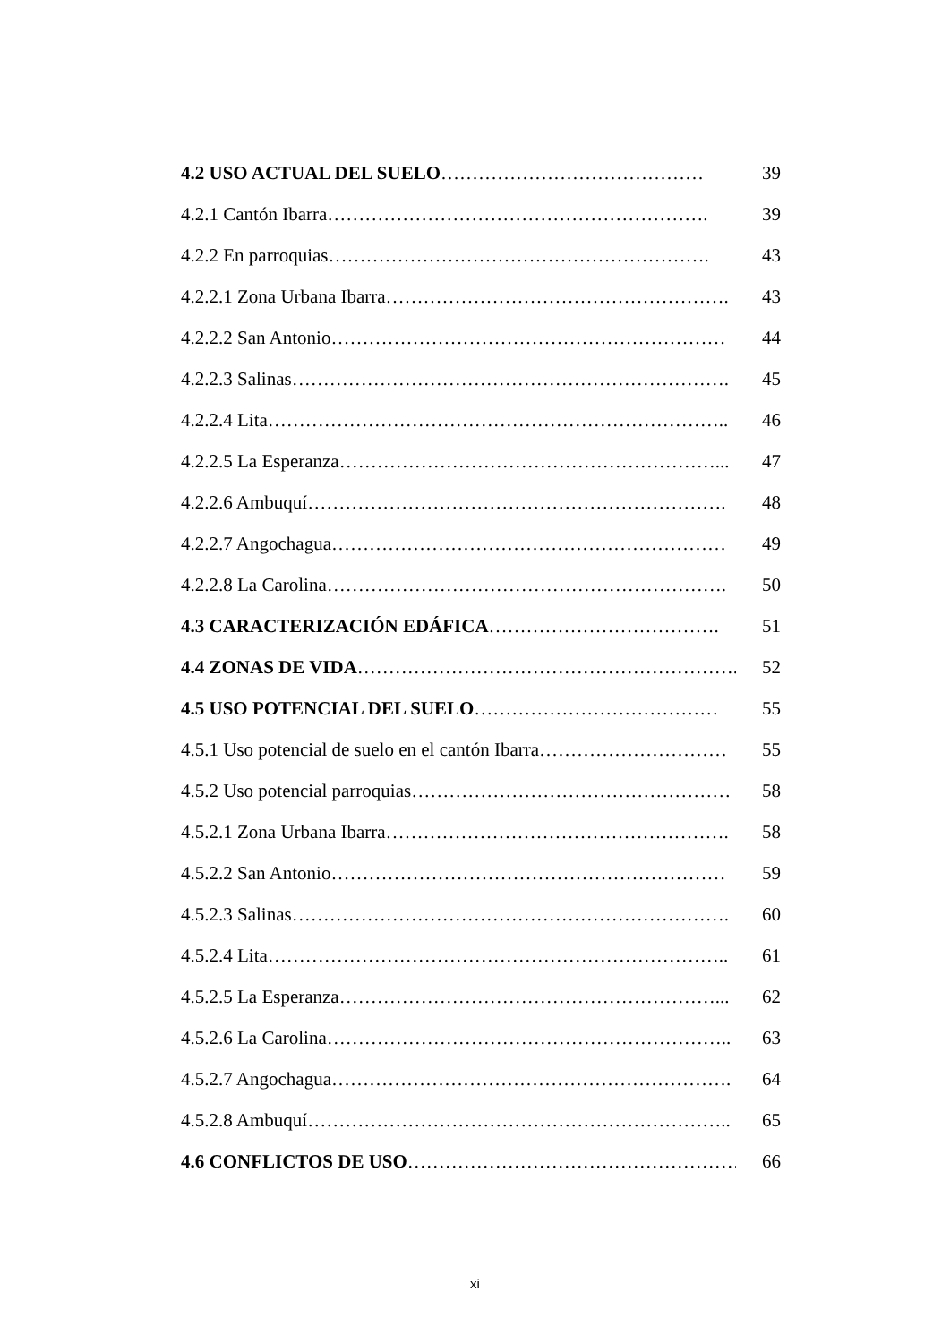4.2 USO ACTUAL DEL SUELO…………………………………… 39
4.2.1 Cantón Ibarra……………………………………………………. 39
4.2.2 En parroquias……………………………………………………. 43
4.2.2.1 Zona Urbana Ibarra………………………………………………. 43
4.2.2.2 San Antonio……………………………………………………… 44
4.2.2.3 Salinas……………………………………………………………. 45
4.2.2.4 Lita……………………………………………………………….. 46
4.2.2.5 La Esperanza……………………………………………………... 47
4.2.2.6 Ambuquí…………………………………………………………. 48
4.2.2.7 Angochagua……………………………………………………… 49
4.2.2.8 La Carolina………………………………………………………. 50
4.3 CARACTERIZACIÓN EDÁFICA………………………………. 51
4.4 ZONAS DE VIDA……………………………………………………. 52
4.5 USO POTENCIAL DEL SUELO………………………………… 55
4.5.1 Uso potencial de suelo en el cantón Ibarra………………………… 55
4.5.2 Uso potencial parroquias…………………………………………… 58
4.5.2.1 Zona Urbana Ibarra………………………………………………. 58
4.5.2.2 San Antonio……………………………………………………… 59
4.5.2.3 Salinas……………………………………………………………. 60
4.5.2.4 Lita……………………………………………………………….. 61
4.5.2.5 La Esperanza……………………………………………………... 62
4.5.2.6 La Carolina……………………………………………………….. 63
4.5.2.7 Angochagua………………………………………………………. 64
4.5.2.8 Ambuquí………………………………………………………….. 65
4.6 CONFLICTOS DE USO………………………………………………. 66
xi